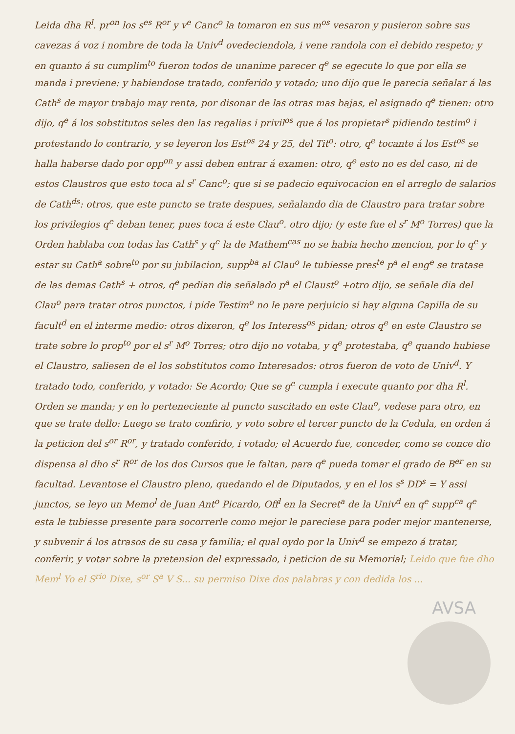AVSA
Leida dha R<sup>l</sup>. pr<sup>on</sup> los s<sup>es</sup> R<sup>or</sup> y v<sup>e</sup> Canc<sup>o</sup> la tomaron en sus m<sup>os</sup> vesaron y pusieron sobre sus cavezas á voz i nombre de toda la Univ<sup>d</sup> ovedeciendola, i vene randola con el debido respeto; y en quanto á su cumplim<sup>to</sup> fueron todos de unanime parecer q<sup>e</sup> se egecute lo que por ella se manda i previene: y habiendose tratado, conferido y votado; uno dijo que le parecia señalar á las Cath<sup>s</sup> de mayor trabajo may renta, por disonar de las otras mas bajas, el asignado q<sup>e</sup> tienen: otro dijo, q<sup>e</sup> á los sobstitutos seles den las regalias i privil<sup>os</sup> que á los propietar<sup>s</sup> pidiendo testim<sup>o</sup> i protestando lo contrario, y se leyeron los Est<sup>os</sup> 24 y 25, del Tit<sup>o</sup>: otro, q<sup>e</sup> tocante á los Est<sup>os</sup> se halla haberse dado por opp<sup>on</sup> y assi deben entrar á examen: otro, q<sup>e</sup> esto no es del caso, ni de estos Claustros que esto toca al s<sup>r</sup> Canc<sup>o</sup>; que si se padecio equivocacion en el arreglo de salarios de Cath<sup>ds</sup>: otros, que este puncto se trate despues, señalando dia de Claustro para tratar sobre los privilegios q<sup>e</sup> deban tener, pues toca á este Clau<sup>o</sup>. otro dijo; (y este fue el s<sup>r</sup> M<sup>o</sup> Torres) que la Orden hablaba con todas las Cath<sup>s</sup> y q<sup>e</sup> la de Mathem<sup>cas</sup> no se habia hecho mencion, por lo q<sup>e</sup> y estar su Cath<sup>a</sup> sobre<sup>to</sup> por su jubilacion, supp<sup>ba</sup> al Clau<sup>o</sup> le tubiesse pres<sup>te</sup> p<sup>a</sup> el eng<sup>e</sup> se tratase de las demas Cath<sup>s</sup> + otros, q<sup>e</sup> pedian dia señalado p<sup>a</sup> el Claust<sup>o</sup> +otro dijo, se señale dia del Clau<sup>o</sup> para tratar otros punctos, i pide Testim<sup>o</sup> no le pare perjuicio si hay alguna Capilla de su facult<sup>d</sup> en el interme medio: otros dixeron, q<sup>e</sup> los Interess<sup>os</sup> pidan; otros q<sup>e</sup> en este Claustro se trate sobre lo prop<sup>to</sup> por el s<sup>r</sup> M<sup>o</sup> Torres; otro dijo no votaba, y q<sup>e</sup> protestaba, q<sup>e</sup> quando hubiese el Claustro, saliesen de el los sobstitutos como Interesados: otros fueron de voto de Univ<sup>d</sup>. Y tratado todo, conferido, y votado: Se Acordo; Que se g<sup>e</sup> cumpla i execute quanto por dha R<sup>l</sup>. Orden se manda; y en lo perteneciente al puncto suscitado en este Clau<sup>o</sup>, vedese para otro, en que se trate dello: Luego se trato confirio, y voto sobre el tercer puncto de la Cedula, en orden á la peticion del s<sup>or</sup> R<sup>or</sup>, y tratado conferido, i votado; el Acuerdo fue, conceder, como se conce dio dispensa al dho s<sup>r</sup> R<sup>or</sup> de los dos Cursos que le faltan, para q<sup>e</sup> pueda tomar el grado de B<sup>er</sup> en su facultad. Levantose el Claustro pleno, quedando el de Diputados, y en el los s<sup>s</sup> DD<sup>s</sup> = Y assi junctos, se leyo un Memo<sup>l</sup> de Juan Ant<sup>o</sup> Picardo, Off<sup>l</sup> en la Secret<sup>a</sup> de la Univ<sup>d</sup> en q<sup>e</sup> supp<sup>ca</sup> q<sup>e</sup> esta le tubiesse presente para socorrerle como mejor le pareciese para poder mejor mantenerse, y subvenir á los atrasos de su casa y familia; el qual oydo por la Univ<sup>d</sup> se empezo á tratar, conferir, y votar sobre la pretension del expressado, i peticion de su Memorial; Leido que fue dho Mem<sup>l</sup> Yo el S<sup>rio</sup> Dixe, s<sup>or</sup> S<sup>a</sup> V S... su permiso Dixe dos palabras y con dedida los ...